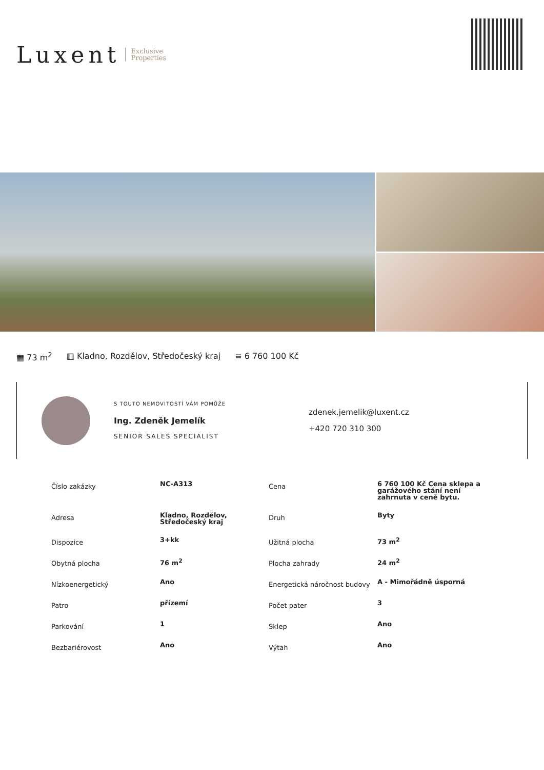Luxent Exclusive
Properties
▦ 73 m<sup>2</sup> ▥ Kladno, Rozdělov, Středočeský kraj ≡ 6 760 100 Kč
S TOUTO NEMOVITOSTÍ VÁM POMŮŽE
Ing. Zdeněk Jemelík
SENIOR SALES SPECIALIST
zdenek.jemelik@luxent.cz
+420 720 310 300
| Číslo zakázky | NC-A313 | Cena | 6 760 100 Kč Cena sklepa a garážového stání není zahrnuta v ceně bytu. |
| Adresa | Kladno, Rozdělov, Středočeský kraj | Druh | Byty |
| Dispozice | 3+kk | Užitná plocha | 73 m<sup>2</sup> |
| Obytná plocha | 76 m<sup>2</sup> | Plocha zahrady | 24 m<sup>2</sup> |
| Nízkoenergetický | Ano | Energetická náročnost budovy | A - Mimořádně úsporná |
| Patro | přízemí | Počet pater | 3 |
| Parkování | 1 | Sklep | Ano |
| Bezbariérovost | Ano | Výtah | Ano |